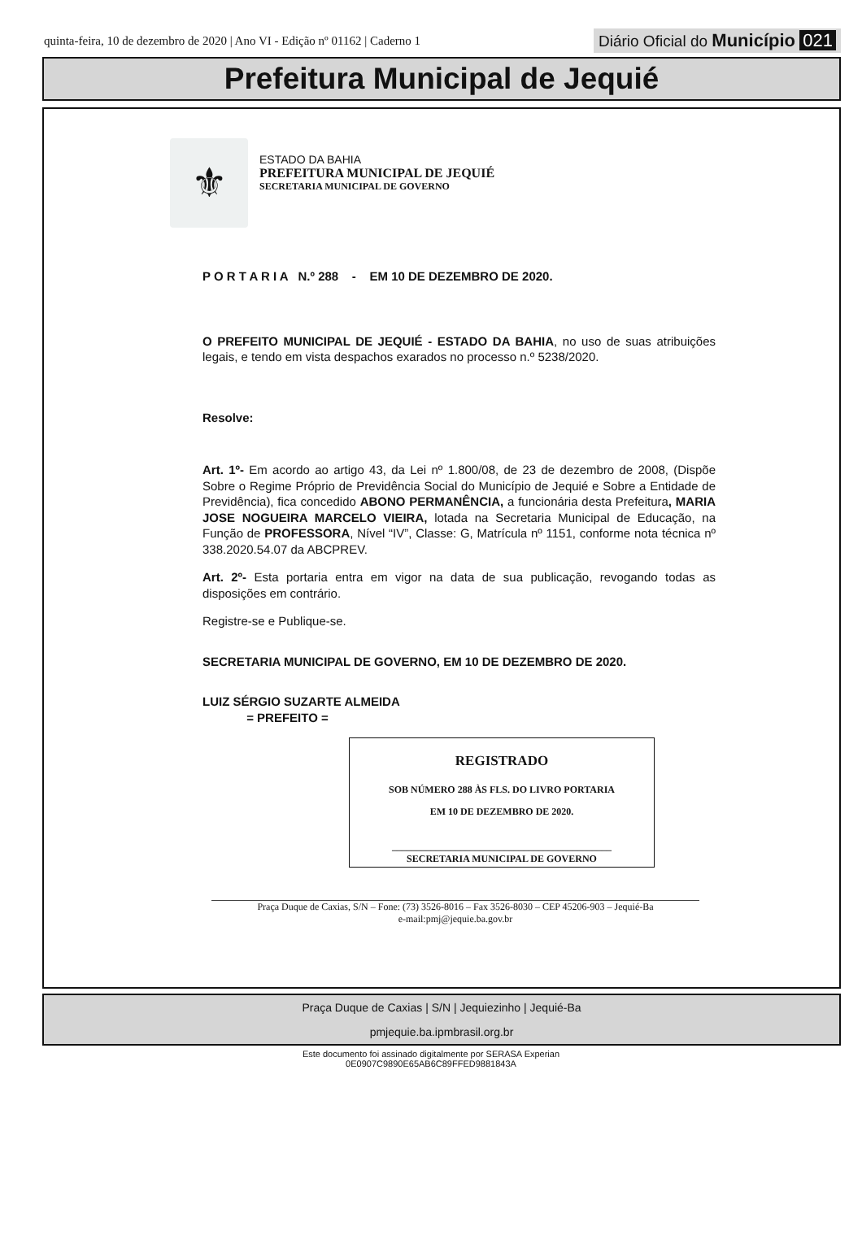quinta-feira, 10 de dezembro de 2020 | Ano VI - Edição nº 01162 | Caderno 1
Diário Oficial do Município 021
Prefeitura Municipal de Jequié
⚜
ESTADO DA BAHIA
PREFEITURA MUNICIPAL DE JEQUIÉ
SECRETARIA MUNICIPAL DE GOVERNO
P O R T A R I A N.º 288 - EM 10 DE DEZEMBRO DE 2020.
O PREFEITO MUNICIPAL DE JEQUIÉ - ESTADO DA BAHIA, no uso de suas atribuições legais, e tendo em vista despachos exarados no processo n.º 5238/2020.
Resolve:
Art. 1º- Em acordo ao artigo 43, da Lei nº 1.800/08, de 23 de dezembro de 2008, (Dispõe Sobre o Regime Próprio de Previdência Social do Município de Jequié e Sobre a Entidade de Previdência), fica concedido ABONO PERMANÊNCIA, a funcionária desta Prefeitura, MARIA JOSE NOGUEIRA MARCELO VIEIRA, lotada na Secretaria Municipal de Educação, na Função de PROFESSORA, Nível “IV”, Classe: G, Matrícula nº 1151, conforme nota técnica nº 338.2020.54.07 da ABCPREV.
Art. 2º- Esta portaria entra em vigor na data de sua publicação, revogando todas as disposições em contrário.
Registre-se e Publique-se.
SECRETARIA MUNICIPAL DE GOVERNO, EM 10 DE DEZEMBRO DE 2020.
LUIZ SÉRGIO SUZARTE ALMEIDA
= PREFEITO =
REGISTRADO
SOB NÚMERO 288 ÀS FLS. DO LIVRO PORTARIA
EM 10 DE DEZEMBRO DE 2020.
_____________________________________________
SECRETARIA MUNICIPAL DE GOVERNO
Praça Duque de Caxias, S/N – Fone: (73) 3526-8016 – Fax 3526-8030 – CEP 45206-903 – Jequié-Ba
e-mail:pmj@jequie.ba.gov.br
Praça Duque de Caxias | S/N | Jequiezinho | Jequié-Ba
pmjequie.ba.ipmbrasil.org.br
Este documento foi assinado digitalmente por SERASA Experian
0E0907C9890E65AB6C89FFED9881843A